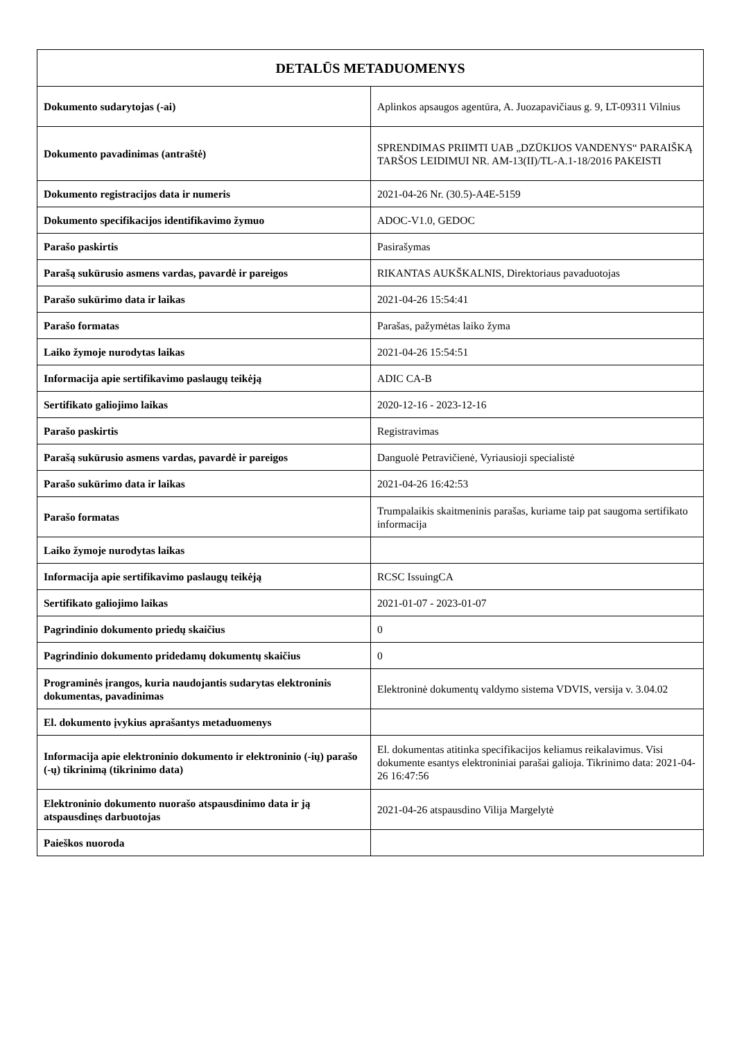| DETALŪS METADUOMENYS | |
| --- | --- |
| Dokumento sudarytojas (-ai) | Aplinkos apsaugos agentūra, A. Juozapavičiaus g. 9, LT-09311 Vilnius |
| Dokumento pavadinimas (antraštė) | SPRENDIMAS PRIIMTI UAB „DZŪKIJOS VANDENYS“ PARAIŠKĄ TARŠOS LEIDIMUI NR. AM-13(II)/TL-A.1-18/2016 PAKEISTI |
| Dokumento registracijos data ir numeris | 2021-04-26 Nr. (30.5)-A4E-5159 |
| Dokumento specifikacijos identifikavimo žymuo | ADOC-V1.0, GEDOC |
| Parašo paskirtis | Pasirašymas |
| Parašą sukūrusio asmens vardas, pavardė ir pareigos | RIKANTAS AUKŠKALNIS, Direktoriaus pavaduotojas |
| Parašo sukūrimo data ir laikas | 2021-04-26 15:54:41 |
| Parašo formatas | Parašas, pažymėtas laiko žyma |
| Laiko žymoje nurodytas laikas | 2021-04-26 15:54:51 |
| Informacija apie sertifikavimo paslaugų teikėją | ADIC CA-B |
| Sertifikato galiojimo laikas | 2020-12-16 - 2023-12-16 |
| Parašo paskirtis | Registravimas |
| Parašą sukūrusio asmens vardas, pavardė ir pareigos | Danguolė Petravičienė, Vyriausioji specialistė |
| Parašo sukūrimo data ir laikas | 2021-04-26 16:42:53 |
| Parašo formatas | Trumpalaikis skaitmeninis parašas, kuriame taip pat saugoma sertifikato informacija |
| Laiko žymoje nurodytas laikas | |
| Informacija apie sertifikavimo paslaugų teikėją | RCSC IssuingCA |
| Sertifikato galiojimo laikas | 2021-01-07 - 2023-01-07 |
| Pagrindinio dokumento priedų skaičius | 0 |
| Pagrindinio dokumento pridedamų dokumentų skaičius | 0 |
| Programinės įrangos, kuria naudojantis sudarytas elektroninis dokumentas, pavadinimas | Elektroninė dokumentų valdymo sistema VDVIS, versija v. 3.04.02 |
| El. dokumento įvykius aprašantys metaduomenys | |
| Informacija apie elektroninio dokumento ir elektroninio (-ių) parašo (-ų) tikrinimą (tikrinimo data) | El. dokumentas atitinka specifikacijos keliamus reikalavimus. Visi dokumente esantys elektroniniai parašai galioja. Tikrinimo data: 2021-04-26 16:47:56 |
| Elektroninio dokumento nuorašo atspausdinimo data ir ją atspausdinęs darbuotojas | 2021-04-26 atspausdino Vilija Margelytė |
| Paieškos nuoroda | |